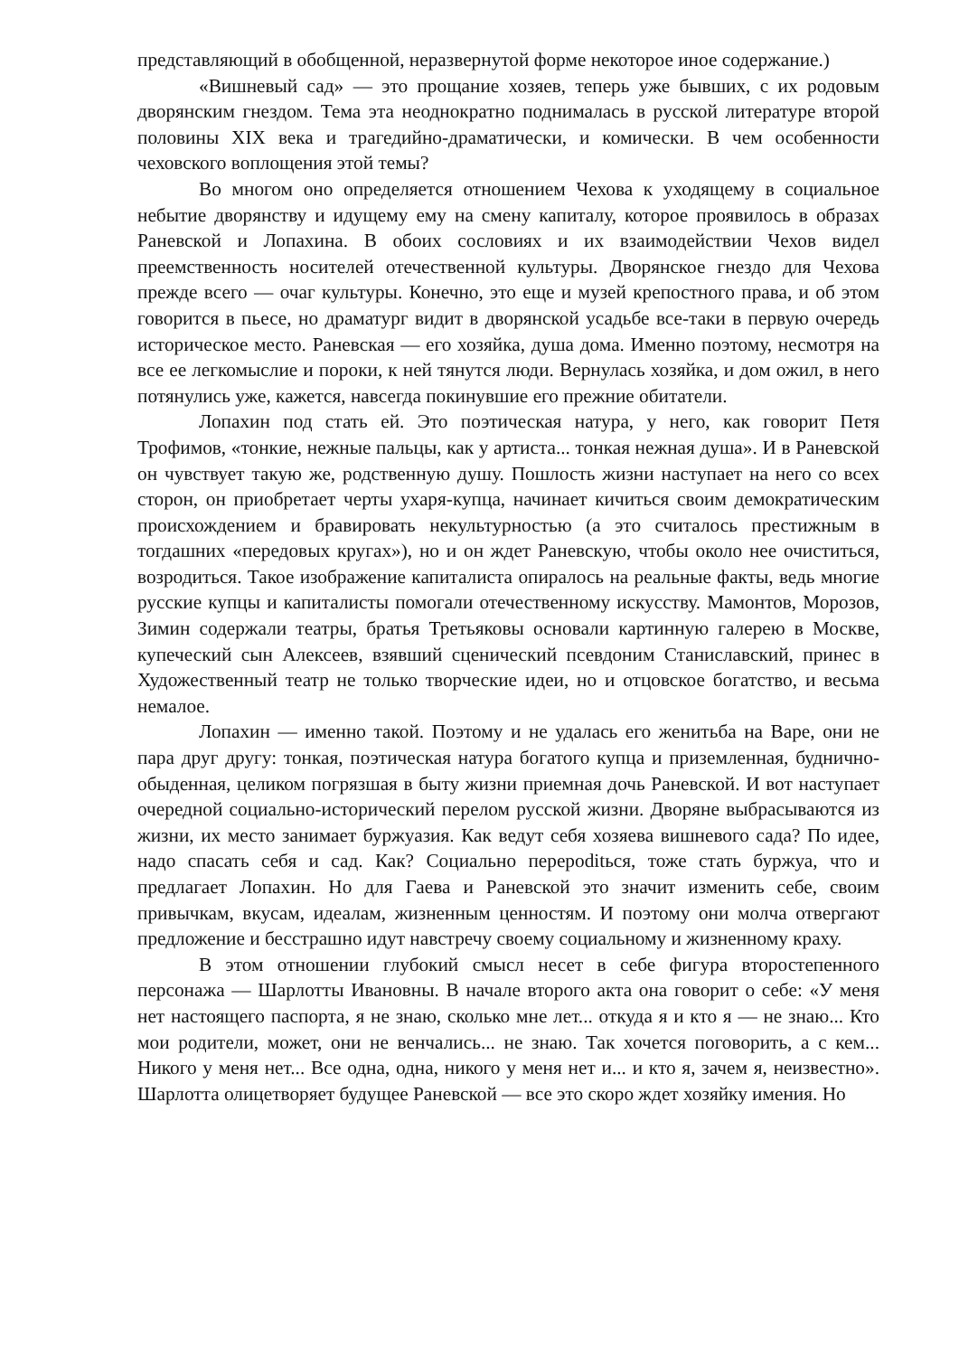представляющий в обобщенной, неразвернутой форме некоторое иное содержание.)
«Вишневый сад» — это прощание хозяев, теперь уже бывших, с их родовым дворянским гнездом. Тема эта неоднократно поднималась в русской литературе второй половины XIX века и трагедийно-драматически, и комически. В чем особенности чеховского воплощения этой темы?
Во многом оно определяется отношением Чехова к уходящему в социальное небытие дворянству и идущему ему на смену капиталу, которое проявилось в образах Раневской и Лопахина. В обоих сословиях и их взаимодействии Чехов видел преемственность носителей отечественной культуры. Дворянское гнездо для Чехова прежде всего — очаг культуры. Конечно, это еще и музей крепостного права, и об этом говорится в пьесе, но драматург видит в дворянской усадьбе все-таки в первую очередь историческое место. Раневская — его хозяйка, душа дома. Именно поэтому, несмотря на все ее легкомыслие и пороки, к ней тянутся люди. Вернулась хозяйка, и дом ожил, в него потянулись уже, кажется, навсегда покинувшие его прежние обитатели.
Лопахин под стать ей. Это поэтическая натура, у него, как говорит Петя Трофимов, «тонкие, нежные пальцы, как у артиста... тонкая нежная душа». И в Раневской он чувствует такую же, родственную душу. Пошлость жизни наступает на него со всех сторон, он приобретает черты ухаря-купца, начинает кичиться своим демократическим происхождением и бравировать некультурностью (а это считалось престижным в тогдашних «передовых кругах»), но и он ждет Раневскую, чтобы около нее очиститься, возродиться. Такое изображение капиталиста опиралось на реальные факты, ведь многие русские купцы и капиталисты помогали отечественному искусству. Мамонтов, Морозов, Зимин содержали театры, братья Третьяковы основали картинную галерею в Москве, купеческий сын Алексеев, взявший сценический псевдоним Станиславский, принес в Художественный театр не только творческие идеи, но и отцовское богатство, и весьма немалое.
Лопахин — именно такой. Поэтому и не удалась его женитьба на Варе, они не пара друг другу: тонкая, поэтическая натура богатого купца и приземленная, буднично-обыденная, целиком погрязшая в быту жизни приемная дочь Раневской. И вот наступает очередной социально-исторический перелом русской жизни. Дворяне выбрасываются из жизни, их место занимает буржуазия. Как ведут себя хозяева вишневого сада? По идее, надо спасать себя и сад. Как? Социально перероditься, тоже стать буржуа, что и предлагает Лопахин. Но для Гаева и Раневской это значит изменить себе, своим привычкам, вкусам, идеалам, жизненным ценностям. И поэтому они молча отвергают предложение и бесстрашно идут навстречу своему социальному и жизненному краху.
В этом отношении глубокий смысл несет в себе фигура второстепенного персонажа — Шарлотты Ивановны. В начале второго акта она говорит о себе: «У меня нет настоящего паспорта, я не знаю, сколько мне лет... откуда я и кто я — не знаю... Кто мои родители, может, они не венчались... не знаю. Так хочется поговорить, а с кем... Никого у меня нет... Все одна, одна, никого у меня нет и... и кто я, зачем я, неизвестно». Шарлотта олицетворяет будущее Раневской — все это скоро ждет хозяйку имения. Но